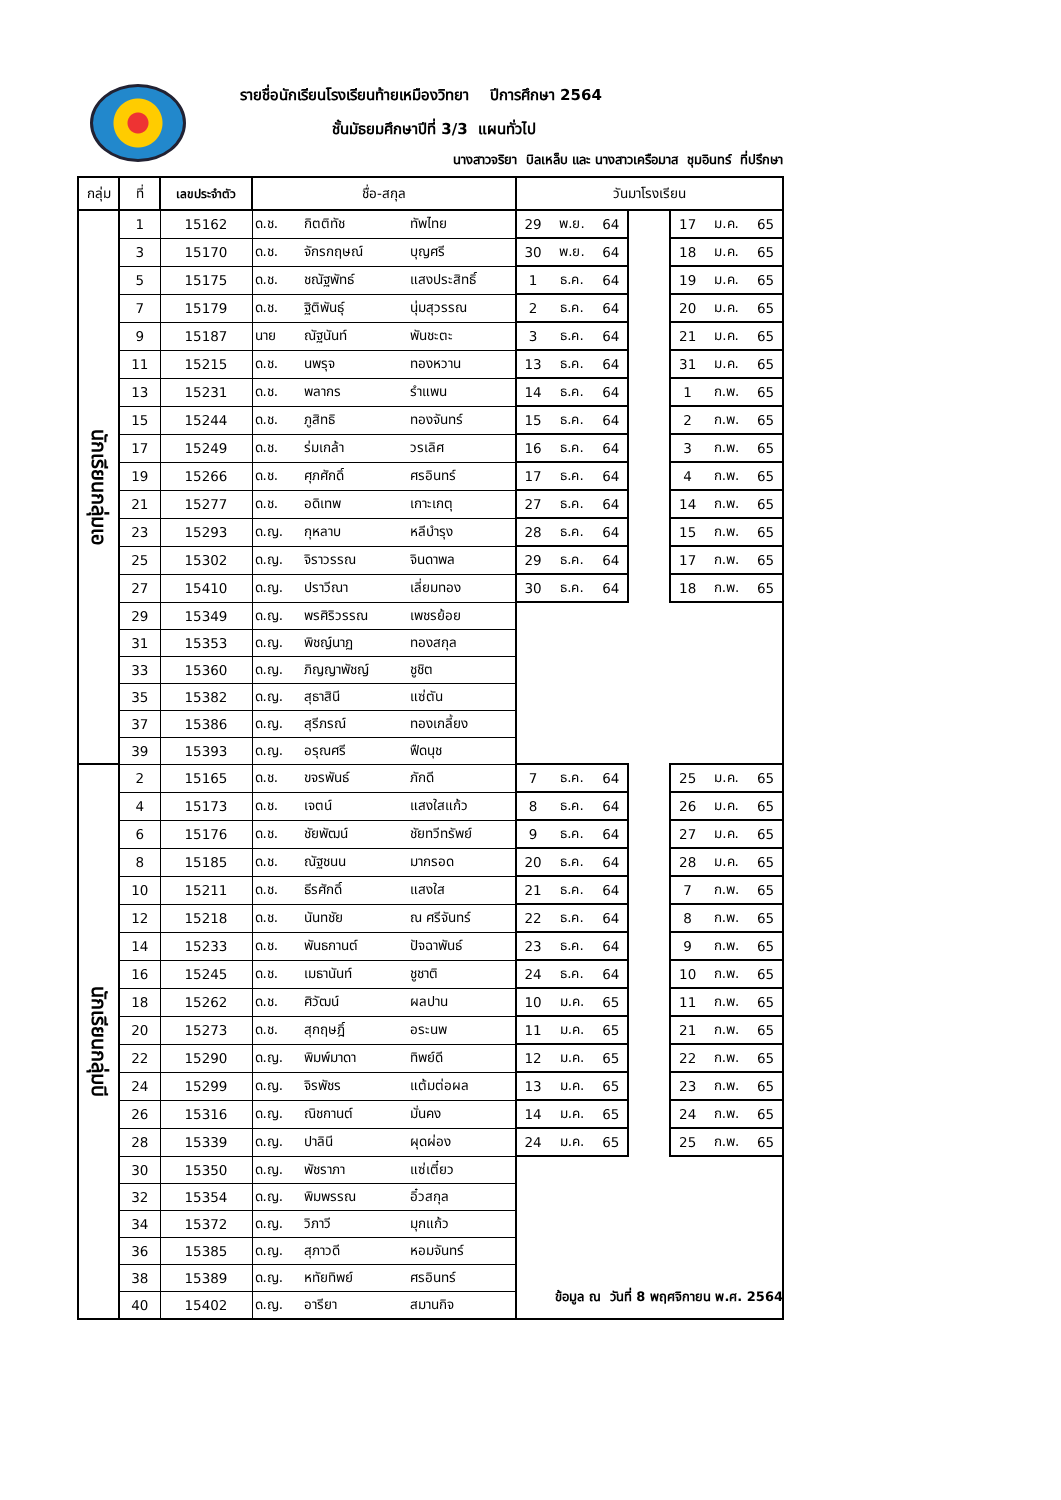รายชื่อนักเรียนโรงเรียนท้ายเหมืองวิทยา ปีการศึกษา 2564
ชั้นมัธยมศึกษาปีที่ 3/3 แผนทั่วไป
นางสาวจริยา บิลเหล็บ และ นางสาวเครือมาส ชุมอินทร์ ที่ปรึกษา
| กลุ่ม | ที่ | เลขประจำตัว | ชื่อ-สกุล | | | วันมาโรงเรียน | | | | | | |
| --- | --- | --- | --- | --- | --- | --- | --- | --- | --- | --- | --- | --- |
| นักเรียนกลุ่มเอ | 1 | 15162 | ด.ช. | กิตติทัช | ทัพไทย | 29 | พ.ย. | 64 | | 17 | ม.ค. | 65 |
| | 3 | 15170 | ด.ช. | จักรกฤษณ์ | บุญศรี | 30 | พ.ย. | 64 | | 18 | ม.ค. | 65 |
| | 5 | 15175 | ด.ช. | ชณัฐพัทธ์ | แสงประสิทธิ์ | 1 | ธ.ค. | 64 | | 19 | ม.ค. | 65 |
| | 7 | 15179 | ด.ช. | ฐิติพันธุ์ | นุ่มสุวรรณ | 2 | ธ.ค. | 64 | | 20 | ม.ค. | 65 |
| | 9 | 15187 | นาย | ณัฐนันท์ | พันชะตะ | 3 | ธ.ค. | 64 | | 21 | ม.ค. | 65 |
| | 11 | 15215 | ด.ช. | นพรุจ | ทองหวาน | 13 | ธ.ค. | 64 | | 31 | ม.ค. | 65 |
| | 13 | 15231 | ด.ช. | พลากร | รำแพน | 14 | ธ.ค. | 64 | | 1 | ก.พ. | 65 |
| | 15 | 15244 | ด.ช. | ภูสิทธิ | ทองจันทร์ | 15 | ธ.ค. | 64 | | 2 | ก.พ. | 65 |
| | 17 | 15249 | ด.ช. | ร่มเกล้า | วรเลิศ | 16 | ธ.ค. | 64 | | 3 | ก.พ. | 65 |
| | 19 | 15266 | ด.ช. | ศุภศักดิ์ | ศรอินทร์ | 17 | ธ.ค. | 64 | | 4 | ก.พ. | 65 |
| | 21 | 15277 | ด.ช. | อดิเทพ | เกาะเกตุ | 27 | ธ.ค. | 64 | | 14 | ก.พ. | 65 |
| | 23 | 15293 | ด.ญ. | กุหลาบ | หลีบำรุง | 28 | ธ.ค. | 64 | | 15 | ก.พ. | 65 |
| | 25 | 15302 | ด.ญ. | จิราวรรณ | จินดาพล | 29 | ธ.ค. | 64 | | 17 | ก.พ. | 65 |
| | 27 | 15410 | ด.ญ. | ปราวีณา | เลี่ยมทอง | 30 | ธ.ค. | 64 | | 18 | ก.พ. | 65 |
| | 29 | 15349 | ด.ญ. | พรศิริวรรณ | เพชรย้อย | | | | | | | |
| | 31 | 15353 | ด.ญ. | พิชญ์นาฏ | ทองสกุล | | | | | | | |
| | 33 | 15360 | ด.ญ. | ภิญญาพัชญ์ | ชูชิต | | | | | | | |
| | 35 | 15382 | ด.ญ. | สุธาสินี | แซ่ตัน | | | | | | | |
| | 37 | 15386 | ด.ญ. | สุรีภรณ์ | ทองเกลี้ยง | | | | | | | |
| | 39 | 15393 | ด.ญ. | อรุณศรี | ฟืดนุช | | | | | | | |
| นักเรียนกลุ่มบี | 2 | 15165 | ด.ช. | ขจรพันธ์ | ภักดี | 7 | ธ.ค. | 64 | | 25 | ม.ค. | 65 |
| | 4 | 15173 | ด.ช. | เจตน์ | แสงใสแก้ว | 8 | ธ.ค. | 64 | | 26 | ม.ค. | 65 |
| | 6 | 15176 | ด.ช. | ชัยพัฒน์ | ชัยทวีทรัพย์ | 9 | ธ.ค. | 64 | | 27 | ม.ค. | 65 |
| | 8 | 15185 | ด.ช. | ณัฐชนน | มากรอด | 20 | ธ.ค. | 64 | | 28 | ม.ค. | 65 |
| | 10 | 15211 | ด.ช. | ธีรศักดิ์ | แสงใส | 21 | ธ.ค. | 64 | | 7 | ก.พ. | 65 |
| | 12 | 15218 | ด.ช. | นันทชัย | ณ ศรีจันทร์ | 22 | ธ.ค. | 64 | | 8 | ก.พ. | 65 |
| | 14 | 15233 | ด.ช. | พันธกานต์ | ปัจฉาพันธ์ | 23 | ธ.ค. | 64 | | 9 | ก.พ. | 65 |
| | 16 | 15245 | ด.ช. | เมธานันท์ | ชูชาติ | 24 | ธ.ค. | 64 | | 10 | ก.พ. | 65 |
| | 18 | 15262 | ด.ช. | ศิวัฒน์ | ผลปาน | 10 | ม.ค. | 65 | | 11 | ก.พ. | 65 |
| | 20 | 15273 | ด.ช. | สุกฤษฎิ์ | อระนพ | 11 | ม.ค. | 65 | | 21 | ก.พ. | 65 |
| | 22 | 15290 | ด.ญ. | พิมพ์มาดา | ทิพย์ดี | 12 | ม.ค. | 65 | | 22 | ก.พ. | 65 |
| | 24 | 15299 | ด.ญ. | จิรพัชร | แต้มต่อผล | 13 | ม.ค. | 65 | | 23 | ก.พ. | 65 |
| | 26 | 15316 | ด.ญ. | ณิชกานต์ | มั่นคง | 14 | ม.ค. | 65 | | 24 | ก.พ. | 65 |
| | 28 | 15339 | ด.ญ. | ปาลินี | ผุดผ่อง | 24 | ม.ค. | 65 | | 25 | ก.พ. | 65 |
| | 30 | 15350 | ด.ญ. | พัชราภา | แซ่เตี๋ยว | | | | | | | |
| | 32 | 15354 | ด.ญ. | พิมพรรณ | อิ๋วสกุล | | | | | | | |
| | 34 | 15372 | ด.ญ. | วิภาวี | มุกแก้ว | | | | | | | |
| | 36 | 15385 | ด.ญ. | สุภาวดี | หอมจันทร์ | | | | | | | |
| | 38 | 15389 | ด.ญ. | หทัยทิพย์ | ศรอินทร์ | | | | | | | |
| | 40 | 15402 | ด.ญ. | อารียา | สมานกิจ | | | | | | | |
ข้อมูล ณ วันที่ 8 พฤศจิกายน พ.ศ. 2564